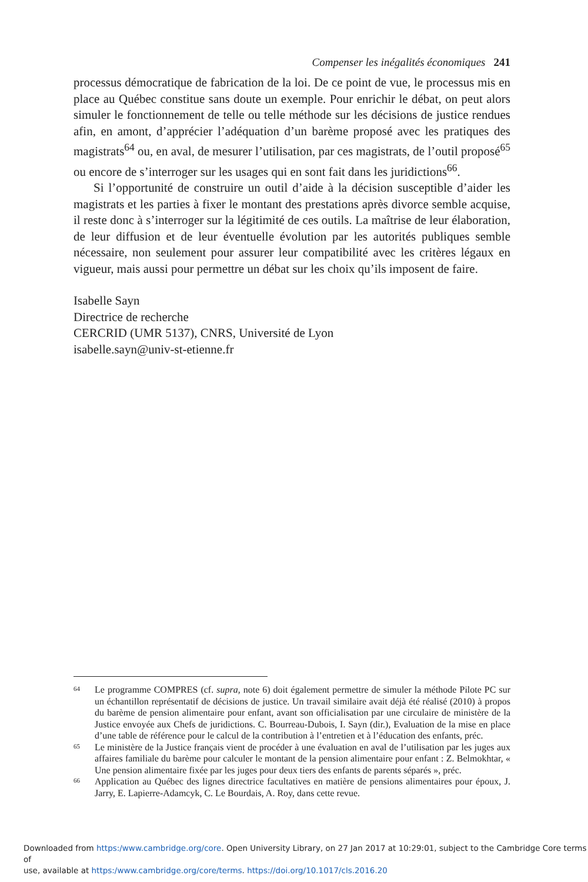Compenser les inégalités économiques 241
processus démocratique de fabrication de la loi. De ce point de vue, le processus mis en place au Québec constitue sans doute un exemple. Pour enrichir le débat, on peut alors simuler le fonctionnement de telle ou telle méthode sur les décisions de justice rendues afin, en amont, d’apprécier l’adéquation d’un barème proposé avec les pratiques des magistrats<sup>64</sup> ou, en aval, de mesurer l’utilisation, par ces magistrats, de l’outil proposé<sup>65</sup> ou encore de s’interroger sur les usages qui en sont fait dans les juridictions<sup>66</sup>.
Si l’opportunité de construire un outil d’aide à la décision susceptible d’aider les magistrats et les parties à fixer le montant des prestations après divorce semble acquise, il reste donc à s’interroger sur la légitimité de ces outils. La maîtrise de leur élaboration, de leur diffusion et de leur éventuelle évolution par les autorités publiques semble nécessaire, non seulement pour assurer leur compatibilité avec les critères légaux en vigueur, mais aussi pour permettre un débat sur les choix qu’ils imposent de faire.
Isabelle Sayn
Directrice de recherche
CERCRID (UMR 5137), CNRS, Université de Lyon
isabelle.sayn@univ-st-etienne.fr
64
Le programme COMPRES (cf. supra, note 6) doit également permettre de simuler la méthode Pilote PC sur un échantillon représentatif de décisions de justice. Un travail similaire avait déjà été réalisé (2010) à propos du barème de pension alimentaire pour enfant, avant son officialisation par une circulaire de ministère de la Justice envoyée aux Chefs de juridictions. C. Bourreau-Dubois, I. Sayn (dir.), Evaluation de la mise en place d’une table de référence pour le calcul de la contribution à l’entretien et à l’éducation des enfants, préc.
65
Le ministère de la Justice français vient de procéder à une évaluation en aval de l’utilisation par les juges aux affaires familiale du barème pour calculer le montant de la pension alimentaire pour enfant : Z. Belmokhtar, « Une pension alimentaire fixée par les juges pour deux tiers des enfants de parents séparés », préc.
66
Application au Québec des lignes directrice facultatives en matière de pensions alimentaires pour époux, J. Jarry, E. Lapierre-Adamcyk, C. Le Bourdais, A. Roy, dans cette revue.
Downloaded from https:/www.cambridge.org/core. Open University Library, on 27 Jan 2017 at 10:29:01, subject to the Cambridge Core terms of
use, available at https:/www.cambridge.org/core/terms. https://doi.org/10.1017/cls.2016.20